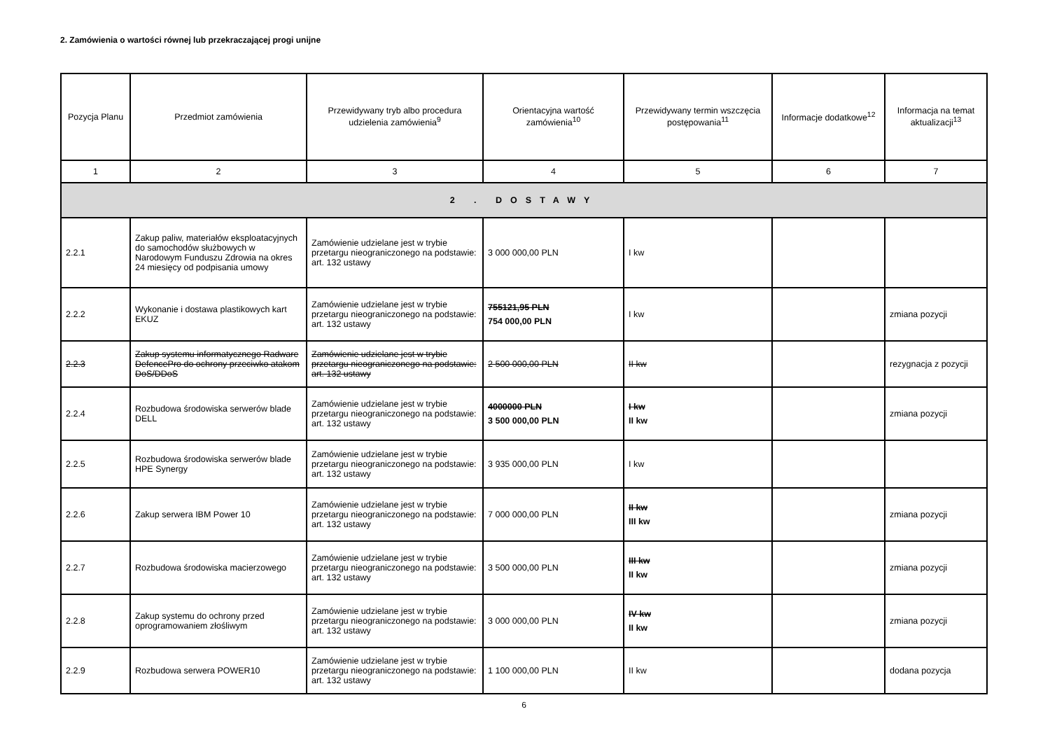2. Zamówienia o wartości równej lub przekraczającej progi unijne
| Pozycja Planu | Przedmiot zamówienia | Przewidywany tryb albo procedura udzielenia zamówienia<sup>9</sup> | Orientacyjna wartość zamówienia<sup>10</sup> | Przewidywany termin wszczęcia postępowania<sup>11</sup> | Informacje dodatkowe<sup>12</sup> | Informacja na temat aktualizacji<sup>13</sup> |
| --- | --- | --- | --- | --- | --- | --- |
| 1 | 2 | 3 | 4 | 5 | 6 | 7 |
| 2 . DOSTAWY | | | | | | |
| 2.2.1 | Zakup paliw, materiałów eksploatacyjnych do samochodów służbowych w Narodowym Funduszu Zdrowia na okres 24 miesięcy od podpisania umowy | Zamówienie udzielane jest w trybie przetargu nieograniczonego na podstawie: art. 132 ustawy | 3 000 000,00 PLN | I kw | | |
| 2.2.2 | Wykonanie i dostawa plastikowych kart EKUZ | Zamówienie udzielane jest w trybie przetargu nieograniczonego na podstawie: art. 132 ustawy | 755121,95 PLN 754 000,00 PLN | I kw | | zmiana pozycji |
| 2.2.3 | Zakup systemu informatycznego Radware DefencePro do ochrony przeciwko atakom DoS/DDoS | Zamówienie udzielane jest w trybie przetargu nieograniczonego na podstawie: art. 132 ustawy | 2 500 000,00 PLN | II kw | | rezygnacja z pozycji |
| 2.2.4 | Rozbudowa środowiska serwerów blade DELL | Zamówienie udzielane jest w trybie przetargu nieograniczonego na podstawie: art. 132 ustawy | 4000000 PLN 3 500 000,00 PLN | I kw II kw | | zmiana pozycji |
| 2.2.5 | Rozbudowa środowiska serwerów blade HPE Synergy | Zamówienie udzielane jest w trybie przetargu nieograniczonego na podstawie: art. 132 ustawy | 3 935 000,00 PLN | I kw | | |
| 2.2.6 | Zakup serwera IBM Power 10 | Zamówienie udzielane jest w trybie przetargu nieograniczonego na podstawie: art. 132 ustawy | 7 000 000,00 PLN | II kw III kw | | zmiana pozycji |
| 2.2.7 | Rozbudowa środowiska macierzowego | Zamówienie udzielane jest w trybie przetargu nieograniczonego na podstawie: art. 132 ustawy | 3 500 000,00 PLN | III kw II kw | | zmiana pozycji |
| 2.2.8 | Zakup systemu do ochrony przed oprogramowaniem złośliwym | Zamówienie udzielane jest w trybie przetargu nieograniczonego na podstawie: art. 132 ustawy | 3 000 000,00 PLN | IV kw II kw | | zmiana pozycji |
| 2.2.9 | Rozbudowa serwera POWER10 | Zamówienie udzielane jest w trybie przetargu nieograniczonego na podstawie: art. 132 ustawy | 1 100 000,00 PLN | II kw | | dodana pozycja |
6